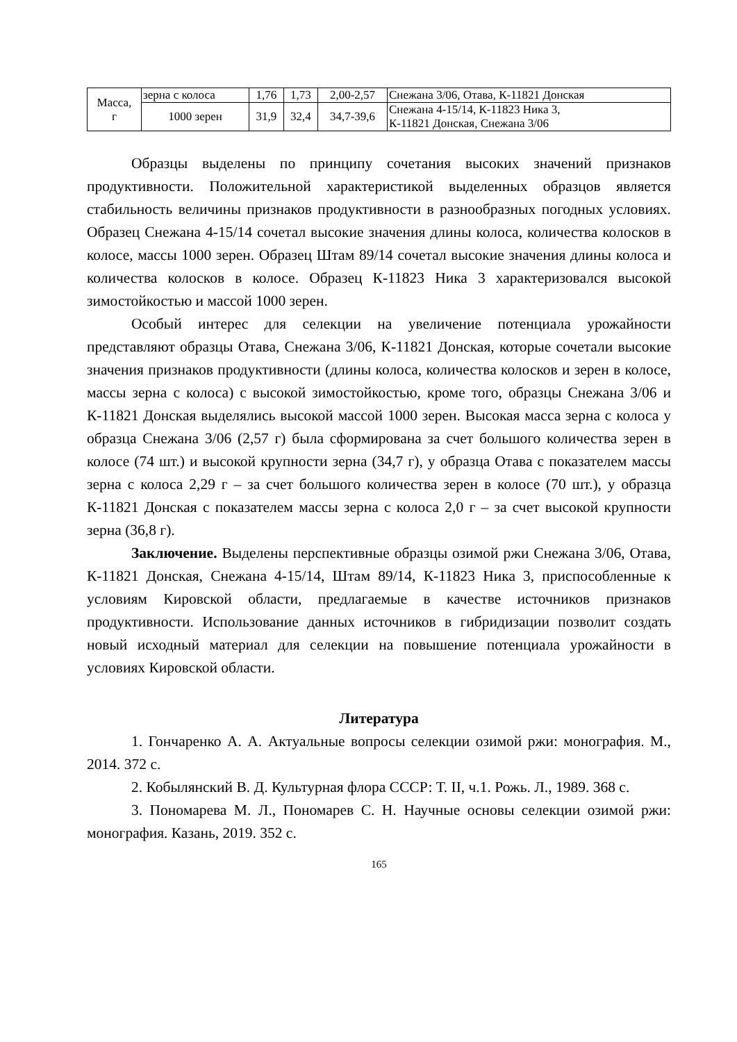| Масса, г | зерна с колоса | 1,76 | 1,73 | 2,00-2,57 | Снежана 3/06, Отава, К-11821 Донская |
| | 1000 зерен | 31,9 | 32,4 | 34,7-39,6 | Снежана 4-15/14, К-11823 Ника 3, К-11821 Донская, Снежана 3/06 |
Образцы выделены по принципу сочетания высоких значений признаков продуктивности. Положительной характеристикой выделенных образцов является стабильность величины признаков продуктивности в разнообразных погодных условиях. Образец Снежана 4-15/14 сочетал высокие значения длины колоса, количества колосков в колосе, массы 1000 зерен. Образец Штам 89/14 сочетал высокие значения длины колоса и количества колосков в колосе. Образец К-11823 Ника 3 характеризовался высокой зимостойкостью и массой 1000 зерен.
Особый интерес для селекции на увеличение потенциала урожайности представляют образцы Отава, Снежана 3/06, К-11821 Донская, которые сочетали высокие значения признаков продуктивности (длины колоса, количества колосков и зерен в колосе, массы зерна с колоса) с высокой зимостойкостью, кроме того, образцы Снежана 3/06 и К-11821 Донская выделялись высокой массой 1000 зерен. Высокая масса зерна с колоса у образца Снежана 3/06 (2,57 г) была сформирована за счет большого количества зерен в колосе (74 шт.) и высокой крупности зерна (34,7 г), у образца Отава с показателем массы зерна с колоса 2,29 г – за счет большого количества зерен в колосе (70 шт.), у образца К-11821 Донская с показателем массы зерна с колоса 2,0 г – за счет высокой крупности зерна (36,8 г).
Заключение. Выделены перспективные образцы озимой ржи Снежана 3/06, Отава, К-11821 Донская, Снежана 4-15/14, Штам 89/14, К-11823 Ника 3, приспособленные к условиям Кировской области, предлагаемые в качестве источников признаков продуктивности. Использование данных источников в гибридизации позволит создать новый исходный материал для селекции на повышение потенциала урожайности в условиях Кировской области.
Литература
1. Гончаренко А. А. Актуальные вопросы селекции озимой ржи: монография. М., 2014. 372 с.
2. Кобылянский В. Д. Культурная флора СССР: Т. II, ч.1. Рожь. Л., 1989. 368 с.
3. Пономарева М. Л., Пономарев С. Н. Научные основы селекции озимой ржи: монография. Казань, 2019. 352 с.
165